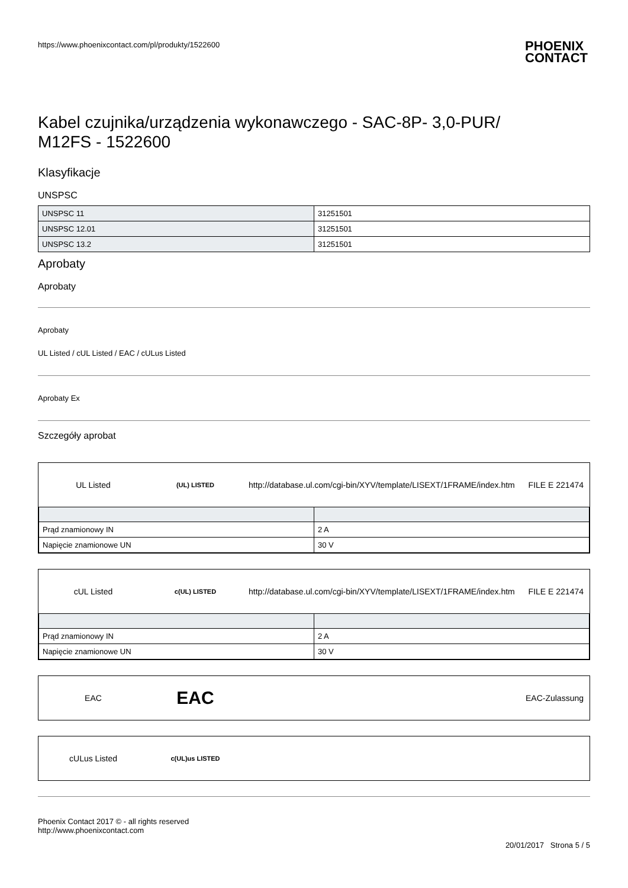https://www.phoenixcontact.com/pl/produkty/1522600 PHOENIX
CONTACT
Kabel czujnika/urządzenia wykonawczego - SAC-8P- 3,0-PUR/
M12FS - 1522600
Klasyfikacje
UNSPSC
| UNSPSC 11 | 31251501 |
| UNSPSC 12.01 | 31251501 |
| UNSPSC 13.2 | 31251501 |
Aprobaty
Aprobaty
Aprobaty
UL Listed / cUL Listed / EAC / cULus Listed
Aprobaty Ex
Szczegóły aprobat
UL Listed
(UL) LISTED
http://database.ul.com/cgi-bin/XYV/template/LISEXT/1FRAME/index.htm
FILE E 221474
| Prąd znamionowy IN | 2 A |
| Napięcie znamionowe UN | 30 V |
cUL Listed
c(UL) LISTED
http://database.ul.com/cgi-bin/XYV/template/LISEXT/1FRAME/index.htm
FILE E 221474
| Prąd znamionowy IN | 2 A |
| Napięcie znamionowe UN | 30 V |
EAC
EAC
EAC-Zulassung
cULus Listed
c(UL)us LISTED
Phoenix Contact 2017 © - all rights reserved
http://www.phoenixcontact.com
20/01/2017 Strona 5 / 5